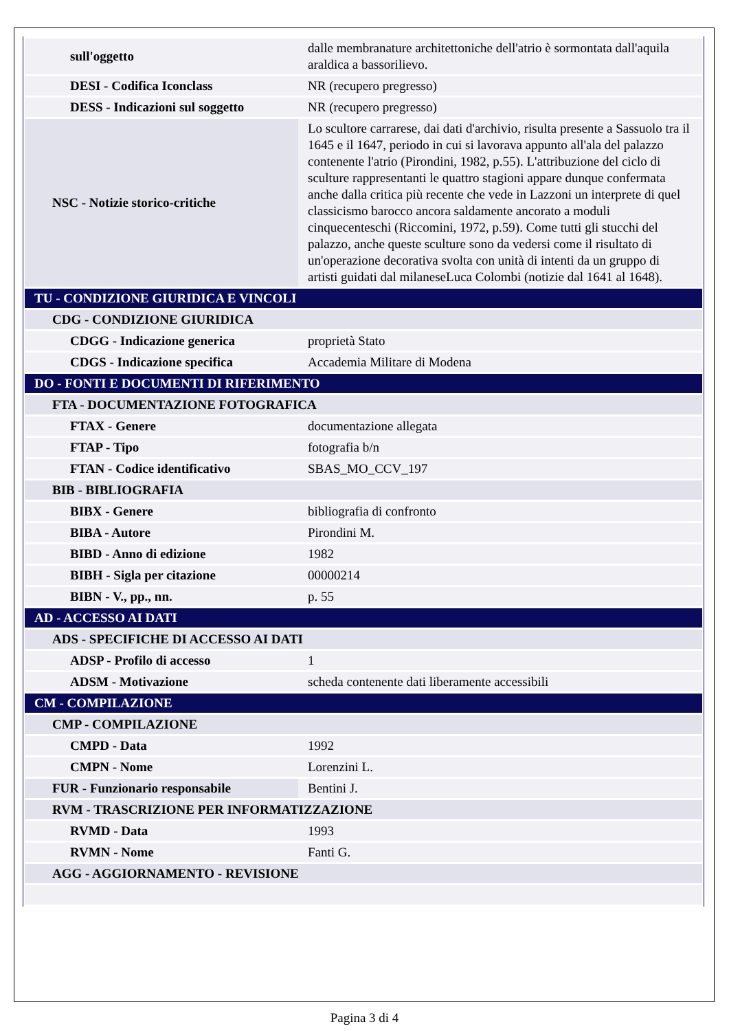| sull'oggetto | dalle membranature architettoniche dell'atrio è sormontata dall'aquila araldica a bassorilievo. |
| DESI - Codifica Iconclass | NR (recupero pregresso) |
| DESS - Indicazioni sul soggetto | NR (recupero pregresso) |
| NSC - Notizie storico-critiche | Lo scultore carrarese, dai dati d'archivio, risulta presente a Sassuolo tra il 1645 e il 1647, periodo in cui si lavorava appunto all'ala del palazzo contenente l'atrio (Pirondini, 1982, p.55). L'attribuzione del ciclo di sculture rappresentanti le quattro stagioni appare dunque confermata anche dalla critica più recente che vede in Lazzoni un interprete di quel classicismo barocco ancora saldamente ancorato a moduli cinquecenteschi (Riccomini, 1972, p.59). Come tutti gli stucchi del palazzo, anche queste sculture sono da vedersi come il risultato di un'operazione decorativa svolta con unità di intenti da un gruppo di artisti guidati dal milaneseLuca Colombi (notizie dal 1641 al 1648). |
| TU - CONDIZIONE GIURIDICA E VINCOLI | |
| CDG - CONDIZIONE GIURIDICA | |
| CDGG - Indicazione generica | proprietà Stato |
| CDGS - Indicazione specifica | Accademia Militare di Modena |
| DO - FONTI E DOCUMENTI DI RIFERIMENTO | |
| FTA - DOCUMENTAZIONE FOTOGRAFICA | |
| FTAX - Genere | documentazione allegata |
| FTAP - Tipo | fotografia b/n |
| FTAN - Codice identificativo | SBAS_MO_CCV_197 |
| BIB - BIBLIOGRAFIA | |
| BIBX - Genere | bibliografia di confronto |
| BIBA - Autore | Pirondini M. |
| BIBD - Anno di edizione | 1982 |
| BIBH - Sigla per citazione | 00000214 |
| BIBN - V., pp., nn. | p. 55 |
| AD - ACCESSO AI DATI | |
| ADS - SPECIFICHE DI ACCESSO AI DATI | |
| ADSP - Profilo di accesso | 1 |
| ADSM - Motivazione | scheda contenente dati liberamente accessibili |
| CM - COMPILAZIONE | |
| CMP - COMPILAZIONE | |
| CMPD - Data | 1992 |
| CMPN - Nome | Lorenzini L. |
| FUR - Funzionario responsabile | Bentini J. |
| RVM - TRASCRIZIONE PER INFORMATIZZAZIONE | |
| RVMD - Data | 1993 |
| RVMN - Nome | Fanti G. |
| AGG - AGGIORNAMENTO - REVISIONE | |
Pagina 3 di 4